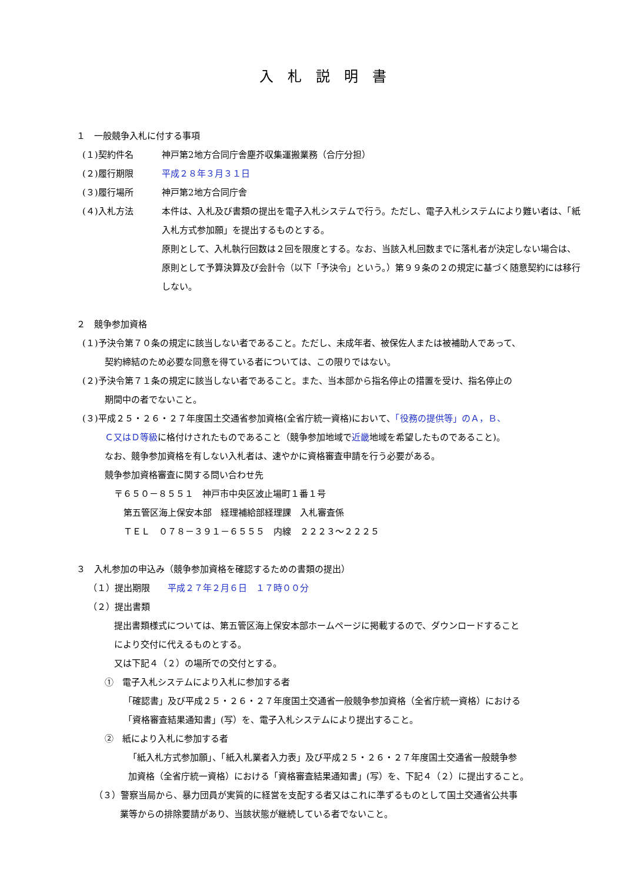入札説明書
１　一般競争入札に付する事項
(１)契約件名 神戸第2地方合同庁舎塵芥収集運搬業務（合庁分担）
(２)履行期限 平成２８年３月３１日
(３)履行場所 神戸第2地方合同庁舎
(４)入札方法 本件は、入札及び書類の提出を電子入札システムで行う。ただし、電子入札システムにより難い者は、「紙入札方式参加願」を提出するものとする。
原則として、入札執行回数は２回を限度とする。なお、当該入札回数までに落札者が決定しない場合は、原則として予算決算及び会計令（以下「予決令」という。）第９９条の２の規定に基づく随意契約には移行しない。
２　競争参加資格
(１)予決令第７０条の規定に該当しない者であること。ただし、未成年者、被保佐人または被補助人であって、
契約締結のため必要な同意を得ている者については、この限りではない。
(２)予決令第７１条の規定に該当しない者であること。また、当本部から指名停止の措置を受け、指名停止の
期間中の者でないこと。
(３)平成２５・２６・２７年度国土交通省参加資格(全省庁統一資格)において、「役務の提供等」のＡ，Ｂ、
Ｃ又はＤ等級に格付けされたものであること（競争参加地域で近畿地域を希望したものであること)。
なお、競争参加資格を有しない入札者は、速やかに資格審査申請を行う必要がある。
競争参加資格審査に関する問い合わせ先
〒６５０－８５５１　神戸市中央区波止場町１番１号
第五管区海上保安本部　経理補給部経理課　入札審査係
ＴＥＬ　０７８－３９１－６５５５　内線　２２２３～２２２５
３　入札参加の申込み（競争参加資格を確認するための書類の提出）
（１）提出期限　　平成２７年２月６日　１７時００分
（２）提出書類
提出書類様式については、第五管区海上保安本部ホームページに掲載するので、ダウンロードすること
により交付に代えるものとする。
又は下記４（２）の場所での交付とする。
①　電子入札システムにより入札に参加する者
「確認書」及び平成２５・２６・２７年度国土交通省一般競争参加資格（全省庁統一資格）における
「資格審査結果通知書」(写）を、電子入札システムにより提出すること。
②　紙により入札に参加する者
「紙入札方式参加願」、「紙入札業者入力表」及び平成２５・２６・２７年度国土交通省一般競争参
加資格（全省庁統一資格）における「資格審査結果通知書」(写）を、下記４（２）に提出すること。
（３）警察当局から、暴力団員が実質的に経営を支配する者又はこれに準ずるものとして国土交通省公共事
業等からの排除要請があり、当該状態が継続している者でないこと。